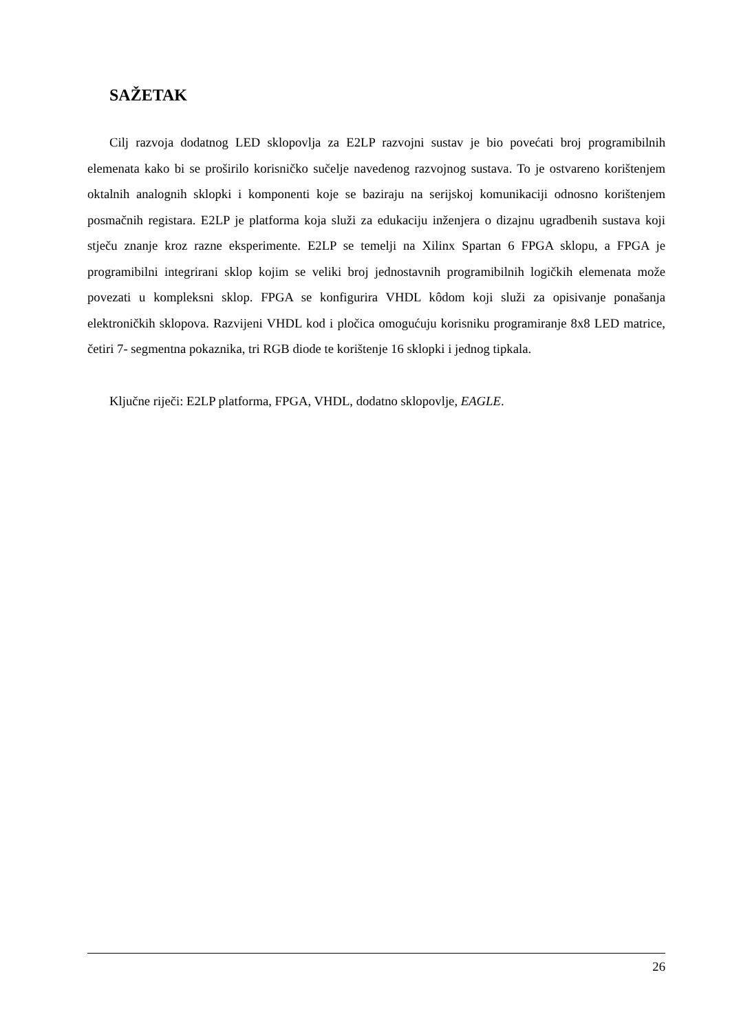SAŽETAK
Cilj razvoja dodatnog LED sklopovlja za E2LP razvojni sustav je bio povećati broj programibilnih elemenata kako bi se proširilo korisničko sučelje navedenog razvojnog sustava. To je ostvareno korištenjem oktalnih analognih sklopki i komponenti koje se baziraju na serijskoj komunikaciji odnosno korištenjem posmačnih registara. E2LP je platforma koja služi za edukaciju inženjera o dizajnu ugradbenih sustava koji stječu znanje kroz razne eksperimente. E2LP se temelji na Xilinx Spartan 6 FPGA sklopu, a FPGA je programibilni integrirani sklop kojim se veliki broj jednostavnih programibilnih logičkih elemenata može povezati u kompleksni sklop. FPGA se konfigurira VHDL kôdom koji služi za opisivanje ponašanja elektroničkih sklopova. Razvijeni VHDL kod i pločica omogućuju korisniku programiranje 8x8 LED matrice, četiri 7- segmentna pokaznika, tri RGB diode te korištenje 16 sklopki i jednog tipkala.
Ključne riječi: E2LP platforma, FPGA, VHDL, dodatno sklopovlje, EAGLE.
26